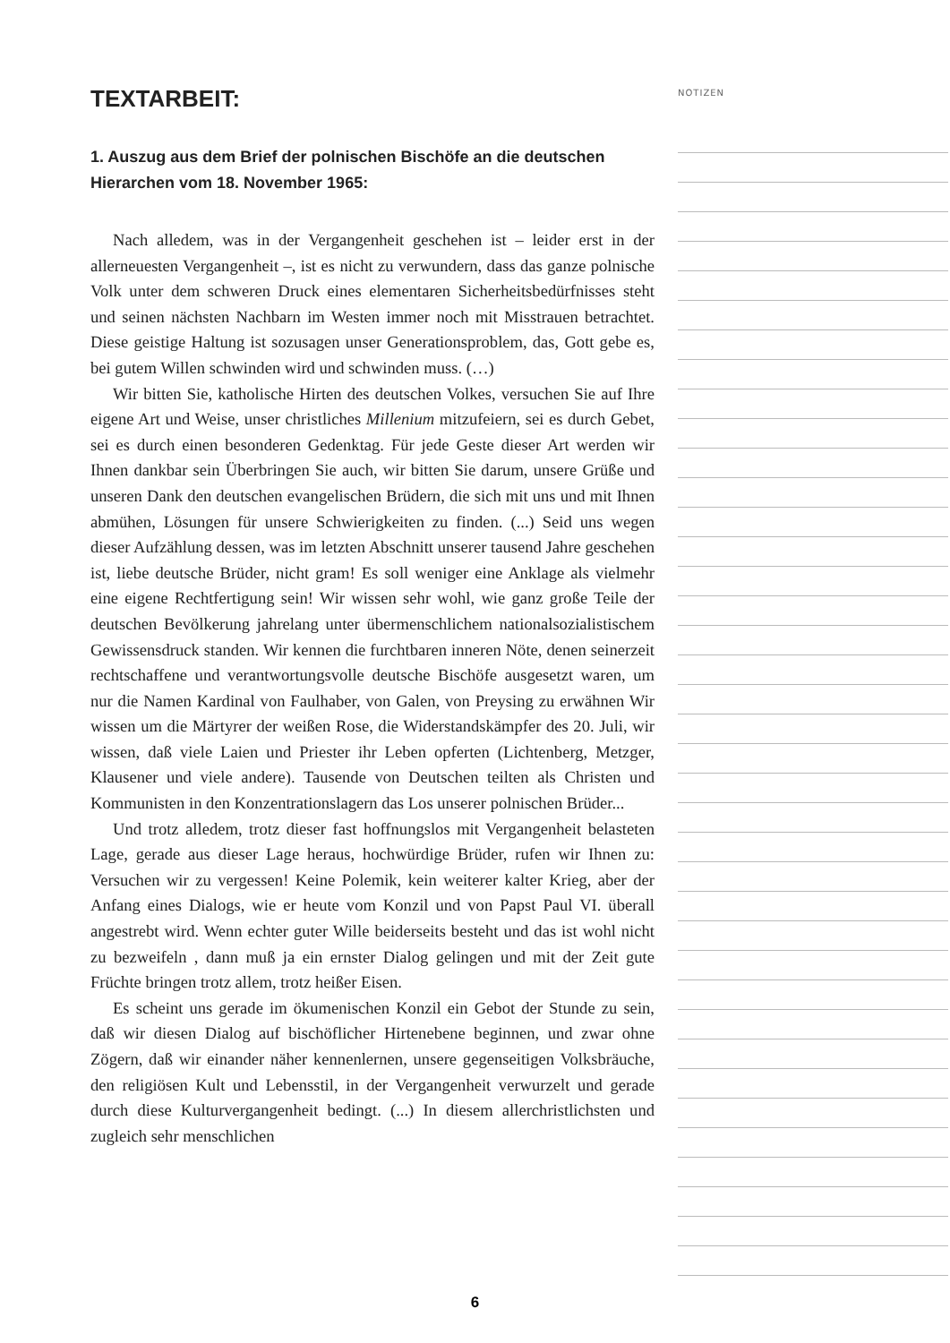TEXTARBEIT:
1. Auszug aus dem Brief der polnischen Bischöfe an die deutschen Hierarchen vom 18. November 1965:
Nach alledem, was in der Vergangenheit geschehen ist – leider erst in der allerneuesten Vergangenheit –, ist es nicht zu verwundern, dass das ganze polnische Volk unter dem schweren Druck eines elementaren Sicherheitsbedürfnisses steht und seinen nächsten Nachbarn im Westen immer noch mit Misstrauen betrachtet. Diese geistige Haltung ist sozusagen unser Generationsproblem, das, Gott gebe es, bei gutem Willen schwinden wird und schwinden muss. (…)
Wir bitten Sie, katholische Hirten des deutschen Volkes, versuchen Sie auf Ihre eigene Art und Weise, unser christliches Millenium mitzufeiern, sei es durch Gebet, sei es durch einen besonderen Gedenktag. Für jede Geste dieser Art werden wir Ihnen dankbar sein Überbringen Sie auch, wir bitten Sie darum, unsere Grüße und unseren Dank den deutschen evangelischen Brüdern, die sich mit uns und mit Ihnen abmühen, Lösungen für unsere Schwierigkeiten zu finden. (...) Seid uns wegen dieser Aufzählung dessen, was im letzten Abschnitt unserer tausend Jahre geschehen ist, liebe deutsche Brüder, nicht gram! Es soll weniger eine Anklage als vielmehr eine eigene Rechtfertigung sein! Wir wissen sehr wohl, wie ganz große Teile der deutschen Bevölkerung jahrelang unter übermenschlichem nationalsozialistischem Gewissensdruck standen. Wir kennen die furchtbaren inneren Nöte, denen seinerzeit rechtschaffene und verantwortungsvolle deutsche Bischöfe ausgesetzt waren, um nur die Namen Kardinal von Faulhaber, von Galen, von Preysing zu erwähnen Wir wissen um die Märtyrer der weißen Rose, die Widerstandskämpfer des 20. Juli, wir wissen, daß viele Laien und Priester ihr Leben opferten (Lichtenberg, Metzger, Klausener und viele andere). Tausende von Deutschen teilten als Christen und Kommunisten in den Konzentrationslagern das Los unserer polnischen Brüder...
Und trotz alledem, trotz dieser fast hoffnungslos mit Vergangenheit belasteten Lage, gerade aus dieser Lage heraus, hochwürdige Brüder, rufen wir Ihnen zu: Versuchen wir zu vergessen! Keine Polemik, kein weiterer kalter Krieg, aber der Anfang eines Dialogs, wie er heute vom Konzil und von Papst Paul VI. überall angestrebt wird. Wenn echter guter Wille beiderseits besteht und das ist wohl nicht zu bezweifeln , dann muß ja ein ernster Dialog gelingen und mit der Zeit gute Früchte bringen trotz allem, trotz heißer Eisen.
Es scheint uns gerade im ökumenischen Konzil ein Gebot der Stunde zu sein, daß wir diesen Dialog auf bischöflicher Hirtenebene beginnen, und zwar ohne Zögern, daß wir einander näher kennenlernen, unsere gegenseitigen Volksbräuche, den religiösen Kult und Lebensstil, in der Vergangenheit verwurzelt und gerade durch diese Kulturvergangenheit bedingt. (...) In diesem allerchristlichsten und zugleich sehr menschlichen
NOTIZEN
6